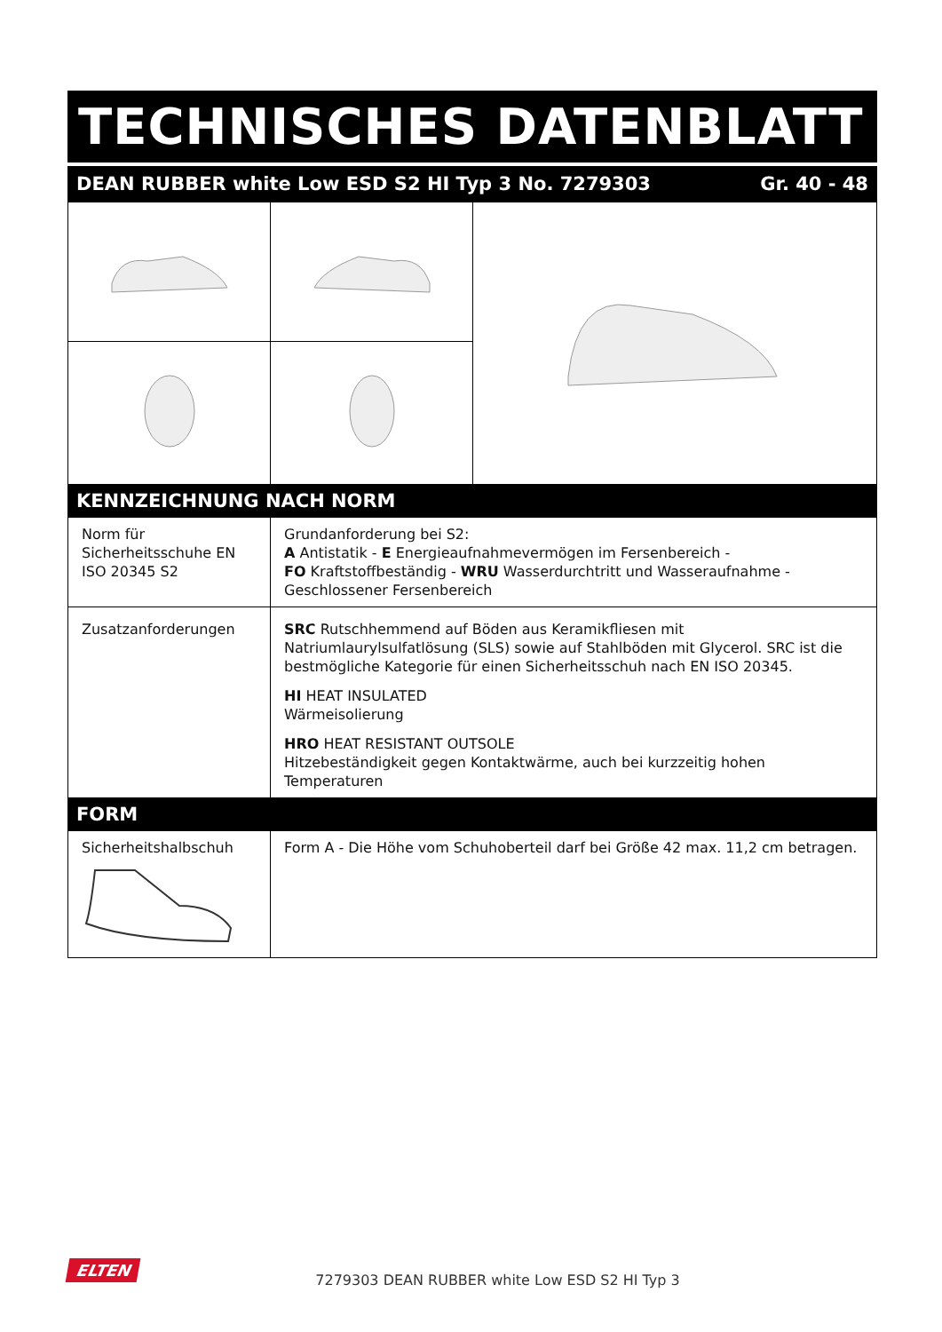TECHNISCHES DATENBLATT
DEAN RUBBER white Low ESD S2 HI Typ 3 No. 7279303 Gr. 40 - 48
KENNZEICHNUNG NACH NORM
| Norm für Sicherheitsschuhe EN ISO 20345 S2 | Grundanforderung bei S2: A Antistatik - E Energieaufnahmevermögen im Fersenbereich - FO Kraftstoffbeständig - WRU Wasserdurchtritt und Wasseraufnahme - Geschlossener Fersenbereich |
| Zusatzanforderungen | SRC Rutschhemmend auf Böden aus Keramikfliesen mit Natriumlaurylsulfatlösung (SLS) sowie auf Stahlböden mit Glycerol. SRC ist die bestmögliche Kategorie für einen Sicherheitsschuh nach EN ISO 20345. HI HEAT INSULATED Wärmeisolierung HRO HEAT RESISTANT OUTSOLE Hitzebeständigkeit gegen Kontaktwärme, auch bei kurzzeitig hohen Temperaturen |
FORM
| Sicherheitshalbschuh | Form A - Die Höhe vom Schuhoberteil darf bei Größe 42 max. 11,2 cm betragen. |
ELTEN
7279303 DEAN RUBBER white Low ESD S2 HI Typ 3